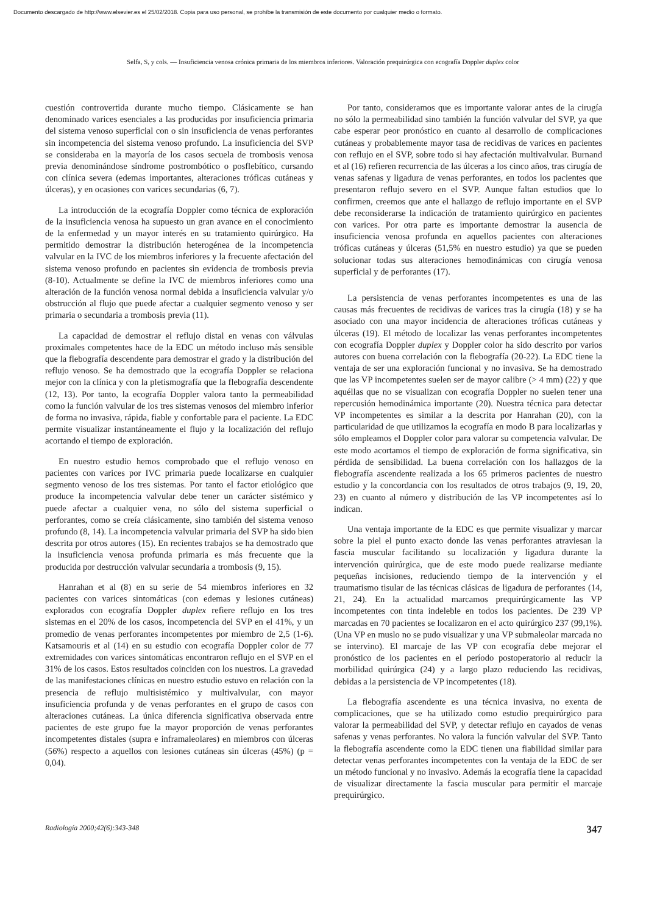Documento descargado de http://www.elsevier.es el 25/02/2018. Copia para uso personal, se prohíbe la transmisión de este documento por cualquier medio o formato.
Selfa, S, y cols. — Insuficiencia venosa crónica primaria de los miembros inferiores. Valoración prequirúrgica con ecografía Doppler duplex color
cuestión controvertida durante mucho tiempo. Clásicamente se han denominado varices esenciales a las producidas por insuficiencia primaria del sistema venoso superficial con o sin insuficiencia de venas perforantes sin incompetencia del sistema venoso profundo. La insuficiencia del SVP se consideraba en la mayoría de los casos secuela de trombosis venosa previa denominándose síndrome postrombótico o posflebítico, cursando con clínica severa (edemas importantes, alteraciones tróficas cutáneas y úlceras), y en ocasiones con varices secundarias (6, 7).
La introducción de la ecografía Doppler como técnica de exploración de la insuficiencia venosa ha supuesto un gran avance en el conocimiento de la enfermedad y un mayor interés en su tratamiento quirúrgico. Ha permitido demostrar la distribución heterogénea de la incompetencia valvular en la IVC de los miembros inferiores y la frecuente afectación del sistema venoso profundo en pacientes sin evidencia de trombosis previa (8-10). Actualmente se define la IVC de miembros inferiores como una alteración de la función venosa normal debida a insuficiencia valvular y/o obstrucción al flujo que puede afectar a cualquier segmento venoso y ser primaria o secundaria a trombosis previa (11).
La capacidad de demostrar el reflujo distal en venas con válvulas proximales competentes hace de la EDC un método incluso más sensible que la flebografía descendente para demostrar el grado y la distribución del reflujo venoso. Se ha demostrado que la ecografía Doppler se relaciona mejor con la clínica y con la pletismografía que la flebografía descendente (12, 13). Por tanto, la ecografía Doppler valora tanto la permeabilidad como la función valvular de los tres sistemas venosos del miembro inferior de forma no invasiva, rápida, fiable y confortable para el paciente. La EDC permite visualizar instantáneamente el flujo y la localización del reflujo acortando el tiempo de exploración.
En nuestro estudio hemos comprobado que el reflujo venoso en pacientes con varices por IVC primaria puede localizarse en cualquier segmento venoso de los tres sistemas. Por tanto el factor etiológico que produce la incompetencia valvular debe tener un carácter sistémico y puede afectar a cualquier vena, no sólo del sistema superficial o perforantes, como se creía clásicamente, sino también del sistema venoso profundo (8, 14). La incompetencia valvular primaria del SVP ha sido bien descrita por otros autores (15). En recientes trabajos se ha demostrado que la insuficiencia venosa profunda primaria es más frecuente que la producida por destrucción valvular secundaria a trombosis (9, 15).
Hanrahan et al (8) en su serie de 54 miembros inferiores en 32 pacientes con varices sintomáticas (con edemas y lesiones cutáneas) explorados con ecografía Doppler duplex refiere reflujo en los tres sistemas en el 20% de los casos, incompetencia del SVP en el 41%, y un promedio de venas perforantes incompetentes por miembro de 2,5 (1-6). Katsamouris et al (14) en su estudio con ecografía Doppler color de 77 extremidades con varices sintomáticas encontraron reflujo en el SVP en el 31% de los casos. Estos resultados coinciden con los nuestros. La gravedad de las manifestaciones clínicas en nuestro estudio estuvo en relación con la presencia de reflujo multisistémico y multivalvular, con mayor insuficiencia profunda y de venas perforantes en el grupo de casos con alteraciones cutáneas. La única diferencia significativa observada entre pacientes de este grupo fue la mayor proporción de venas perforantes incompetentes distales (supra e inframaleolares) en miembros con úlceras (56%) respecto a aquellos con lesiones cutáneas sin úlceras (45%) (p = 0,04).
Por tanto, consideramos que es importante valorar antes de la cirugía no sólo la permeabilidad sino también la función valvular del SVP, ya que cabe esperar peor pronóstico en cuanto al desarrollo de complicaciones cutáneas y probablemente mayor tasa de recidivas de varices en pacientes con reflujo en el SVP, sobre todo si hay afectación multivalvular. Burnand et al (16) refieren recurrencia de las úlceras a los cinco años, tras cirugía de venas safenas y ligadura de venas perforantes, en todos los pacientes que presentaron reflujo severo en el SVP. Aunque faltan estudios que lo confirmen, creemos que ante el hallazgo de reflujo importante en el SVP debe reconsiderarse la indicación de tratamiento quirúrgico en pacientes con varices. Por otra parte es importante demostrar la ausencia de insuficiencia venosa profunda en aquellos pacientes con alteraciones tróficas cutáneas y úlceras (51,5% en nuestro estudio) ya que se pueden solucionar todas sus alteraciones hemodinámicas con cirugía venosa superficial y de perforantes (17).
La persistencia de venas perforantes incompetentes es una de las causas más frecuentes de recidivas de varices tras la cirugía (18) y se ha asociado con una mayor incidencia de alteraciones tróficas cutáneas y úlceras (19). El método de localizar las venas perforantes incompetentes con ecografía Doppler duplex y Doppler color ha sido descrito por varios autores con buena correlación con la flebografía (20-22). La EDC tiene la ventaja de ser una exploración funcional y no invasiva. Se ha demostrado que las VP incompetentes suelen ser de mayor calibre (> 4 mm) (22) y que aquéllas que no se visualizan con ecografía Doppler no suelen tener una repercusión hemodinámica importante (20). Nuestra técnica para detectar VP incompetentes es similar a la descrita por Hanrahan (20), con la particularidad de que utilizamos la ecografía en modo B para localizarlas y sólo empleamos el Doppler color para valorar su competencia valvular. De este modo acortamos el tiempo de exploración de forma significativa, sin pérdida de sensibilidad. La buena correlación con los hallazgos de la flebografía ascendente realizada a los 65 primeros pacientes de nuestro estudio y la concordancia con los resultados de otros trabajos (9, 19, 20, 23) en cuanto al número y distribución de las VP incompetentes así lo indican.
Una ventaja importante de la EDC es que permite visualizar y marcar sobre la piel el punto exacto donde las venas perforantes atraviesan la fascia muscular facilitando su localización y ligadura durante la intervención quirúrgica, que de este modo puede realizarse mediante pequeñas incisiones, reduciendo tiempo de la intervención y el traumatismo tisular de las técnicas clásicas de ligadura de perforantes (14, 21, 24). En la actualidad marcamos prequirúrgicamente las VP incompetentes con tinta indeleble en todos los pacientes. De 239 VP marcadas en 70 pacientes se localizaron en el acto quirúrgico 237 (99,1%). (Una VP en muslo no se pudo visualizar y una VP submaleolar marcada no se intervino). El marcaje de las VP con ecografía debe mejorar el pronóstico de los pacientes en el período postoperatorio al reducir la morbilidad quirúrgica (24) y a largo plazo reduciendo las recidivas, debidas a la persistencia de VP incompetentes (18).
La flebografía ascendente es una técnica invasiva, no exenta de complicaciones, que se ha utilizado como estudio prequirúrgico para valorar la permeabilidad del SVP, y detectar reflujo en cayados de venas safenas y venas perforantes. No valora la función valvular del SVP. Tanto la flebografía ascendente como la EDC tienen una fiabilidad similar para detectar venas perforantes incompetentes con la ventaja de la EDC de ser un método funcional y no invasivo. Además la ecografía tiene la capacidad de visualizar directamente la fascia muscular para permitir el marcaje prequirúrgico.
Radiología 2000;42(6):343-348 347